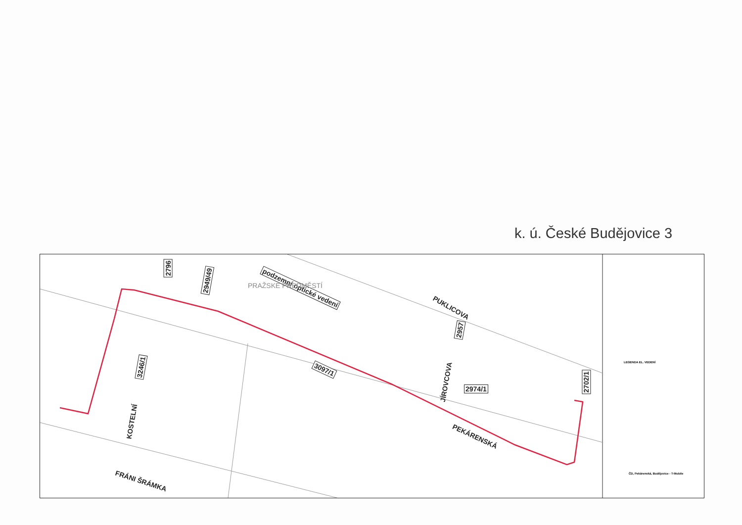k. ú. České Budějovice 3
podzemní optické vedení
PRAŽSKÉ PREDMĚSTÍ
PUKLICOVA
PEKÁRENSKÁ
FRÁNI ŠRÁMKA
KOSTELNÍ
JÍROVCOVA
2796
2949/49
3246/1 3097/1
2957
2974/1
2702/1
LEGENDA EL. VEDENÍ
ČD, Pekárenská, Budějovice - T-Mobile